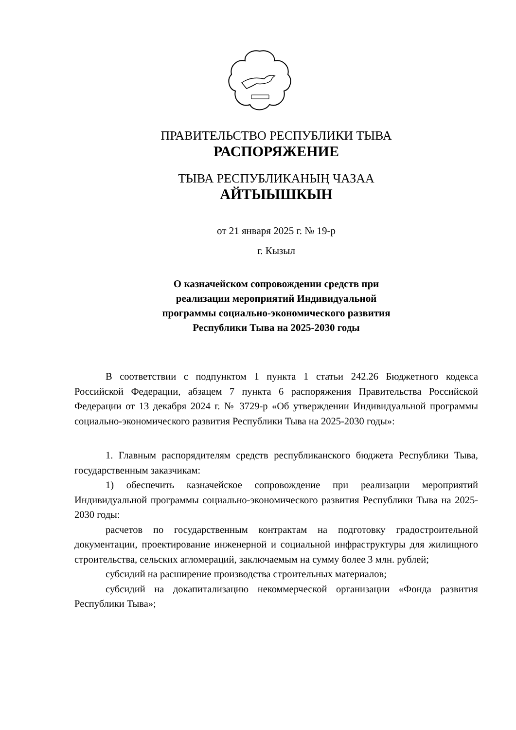ПРАВИТЕЛЬСТВО РЕСПУБЛИКИ ТЫВА
РАСПОРЯЖЕНИЕ
ТЫВА РЕСПУБЛИКАНЫҢ ЧАЗАА
АЙТЫЫШКЫН
от 21 января 2025 г. № 19-р
г. Кызыл
О казначейском сопровождении средств при
реализации мероприятий Индивидуальной
программы социально-экономического развития
Республики Тыва на 2025-2030 годы
В соответствии с подпунктом 1 пункта 1 статьи 242.26 Бюджетного кодекса Российской Федерации, абзацем 7 пункта 6 распоряжения Правительства Российской Федерации от 13 декабря 2024 г. № 3729-р «Об утверждении Индивидуальной программы социально-экономического развития Республики Тыва на 2025-2030 годы»:
1. Главным распорядителям средств республиканского бюджета Республики Тыва, государственным заказчикам:
1) обеспечить казначейское сопровождение при реализации мероприятий Индивидуальной программы социально-экономического развития Республики Тыва на 2025-2030 годы:
расчетов по государственным контрактам на подготовку градостроительной документации, проектирование инженерной и социальной инфраструктуры для жилищного строительства, сельских агломераций, заключаемым на сумму более 3 млн. рублей;
субсидий на расширение производства строительных материалов;
субсидий на докапитализацию некоммерческой организации «Фонда развития Республики Тыва»;